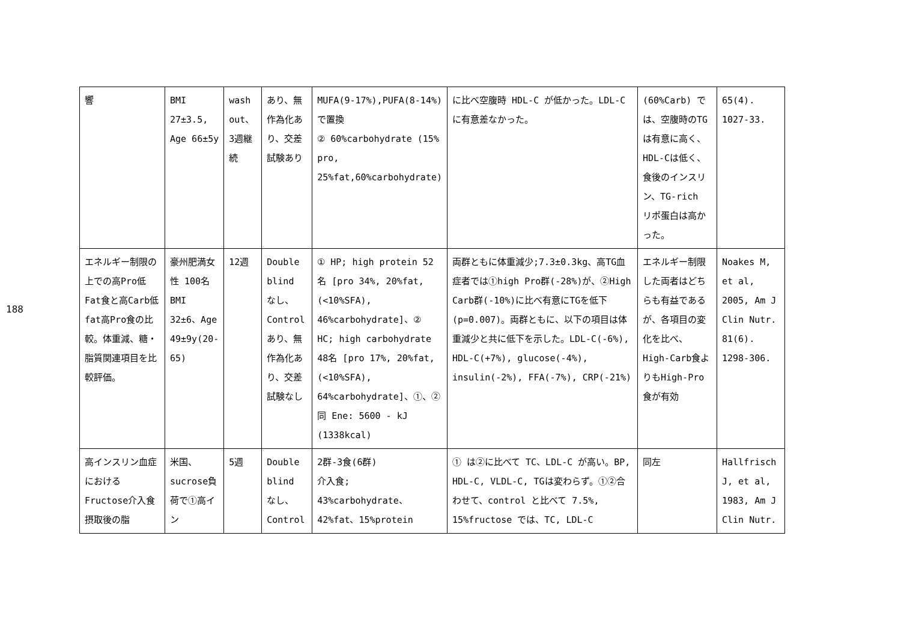188
| 響 | BMI 27±3.5, Age 66±5y | wash out、3週継続 | あり、無作為化あり、交差試験あり | MUFA(9-17%),PUFA(8-14%)で置換 ② 60%carbohydrate (15% pro, 25%fat,60%carbohydrate) | に比べ空腹時 HDL-C が低かった。LDL-C に有意差なかった。 | (60%Carb) では、空腹時のTGは有意に高く、HDL-Cは低く、食後のインスリン、TG-rich リポ蛋白は高かった。 | 65(4). 1027-33. |
| エネルギー制限の上での高Pro低Fat食と高Carb低fat高Pro食の比較。体重減、糖・脂質関連項目を比較評価。 | 豪州肥満女性 100名 BMI 32±6、Age 49±9y(20-65) | 12週 | Double blind なし、Control あり、無作為化あり、交差試験なし | ① HP; high protein 52名 [pro 34%, 20%fat,(<10%SFA), 46%carbohydrate]、② HC; high carbohydrate 48名 [pro 17%, 20%fat,(<10%SFA), 64%carbohydrate]、①、②同 Ene: 5600 - kJ (1338kcal) | 両群ともに体重減少;7.3±0.3kg、高TG血症者では①high Pro群(-28%)が、②High Carb群(-10%)に比べ有意にTGを低下(p=0.007)。両群ともに、以下の項目は体重減少と共に低下を示した。LDL-C(-6%), HDL-C(+7%), glucose(-4%), insulin(-2%), FFA(-7%), CRP(-21%) | エネルギー制限した両者はどちらも有益であるが、各項目の変化を比べ、High-Carb食よりもHigh-Pro食が有効 | Noakes M, et al, 2005, Am J Clin Nutr. 81(6). 1298-306. |
| 高インスリン血症におけるFructose介入食摂取後の脂 | 米国、sucrose負荷で①高イン | 5週 | Double blind なし、Control | 2群-3食(6群) 介入食; 43%carbohydrate、42%fat、15%protein | ① は②に比べて TC、LDL-C が高い。BP, HDL-C, VLDL-C, TGは変わらず。①②合わせて、control と比べて 7.5%, 15%fructose では、TC, LDL-C | 同左 | Hallfrisch J, et al, 1983, Am J Clin Nutr. |